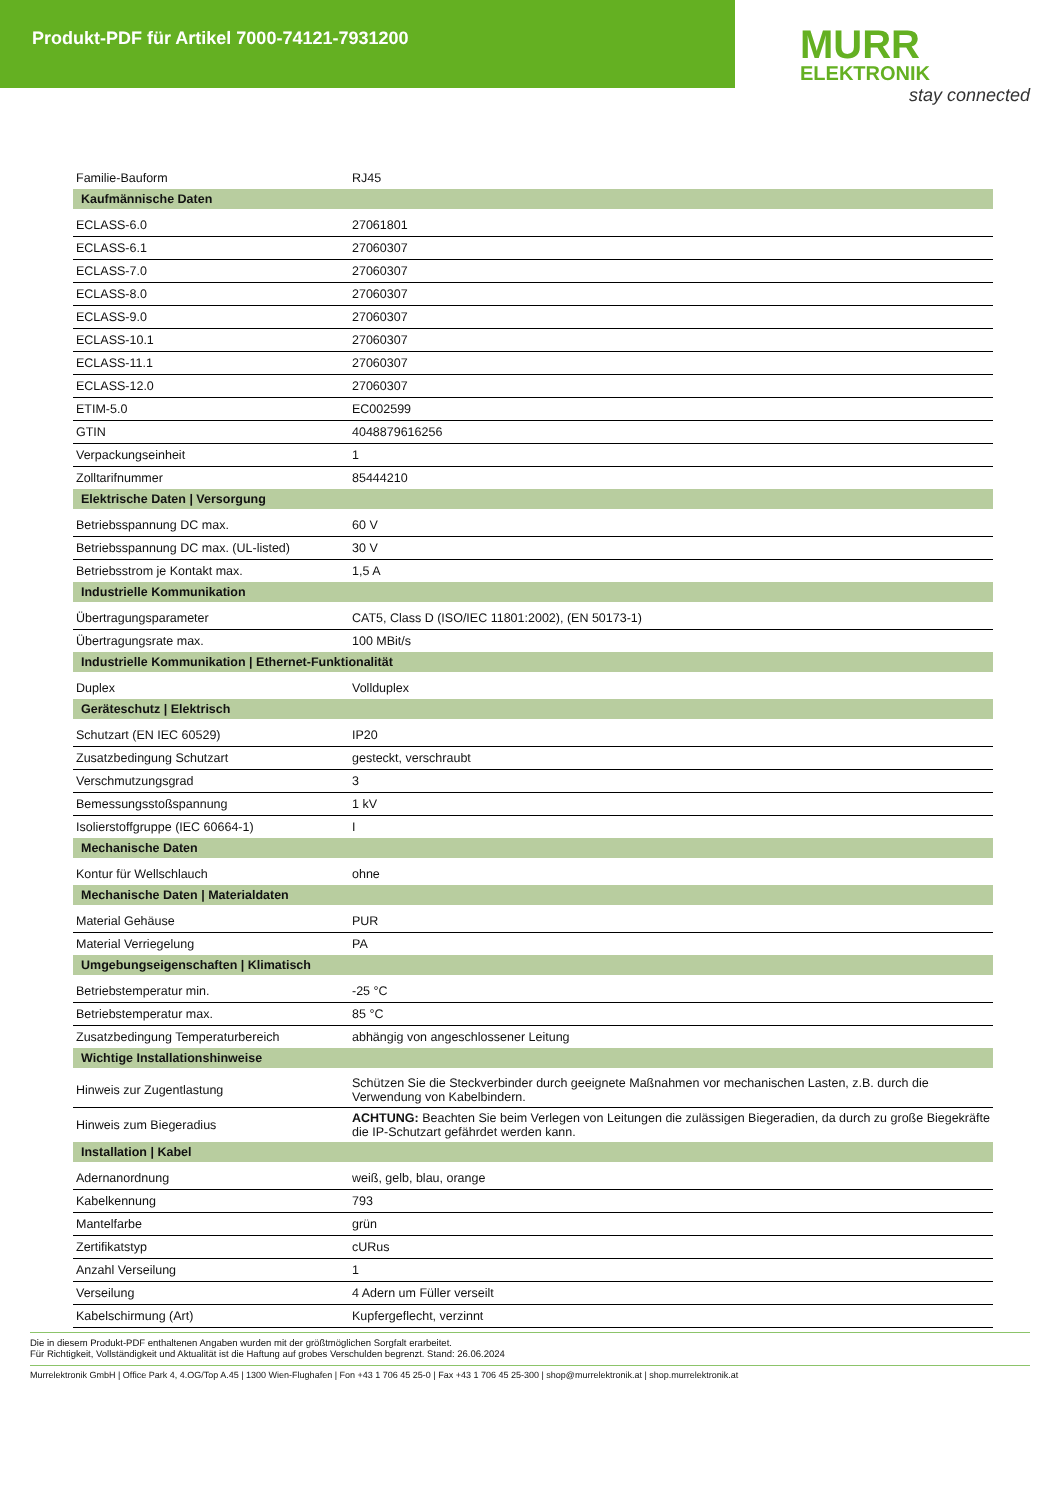Produkt-PDF für Artikel 7000-74121-7931200
MURR
ELEKTRONIK
stay connected
| Familie-Bauform | RJ45 |
| Kaufmännische Daten | |
| ECLASS-6.0 | 27061801 |
| ECLASS-6.1 | 27060307 |
| ECLASS-7.0 | 27060307 |
| ECLASS-8.0 | 27060307 |
| ECLASS-9.0 | 27060307 |
| ECLASS-10.1 | 27060307 |
| ECLASS-11.1 | 27060307 |
| ECLASS-12.0 | 27060307 |
| ETIM-5.0 | EC002599 |
| GTIN | 4048879616256 |
| Verpackungseinheit | 1 |
| Zolltarifnummer | 85444210 |
| Elektrische Daten / Versorgung | |
| Betriebsspannung DC max. | 60 V |
| Betriebsspannung DC max. (UL-listed) | 30 V |
| Betriebsstrom je Kontakt max. | 1,5 A |
| Industrielle Kommunikation | |
| Übertragungsparameter | CAT5, Class D (ISO/IEC 11801:2002), (EN 50173-1) |
| Übertragungsrate max. | 100 MBit/s |
| Industrielle Kommunikation / Ethernet-Funktionalität | |
| Duplex | Vollduplex |
| Geräteschutz / Elektrisch | |
| Schutzart (EN IEC 60529) | IP20 |
| Zusatzbedingung Schutzart | gesteckt, verschraubt |
| Verschmutzungsgrad | 3 |
| Bemessungsstoßspannung | 1 kV |
| Isolierstoffgruppe (IEC 60664-1) | I |
| Mechanische Daten | |
| Kontur für Wellschlauch | ohne |
| Mechanische Daten / Materialdaten | |
| Material Gehäuse | PUR |
| Material Verriegelung | PA |
| Umgebungseigenschaften / Klimatisch | |
| Betriebstemperatur min. | -25 °C |
| Betriebstemperatur max. | 85 °C |
| Zusatzbedingung Temperaturbereich | abhängig von angeschlossener Leitung |
| Wichtige Installationshinweise | |
| Hinweis zur Zugentlastung | Schützen Sie die Steckverbinder durch geeignete Maßnahmen vor mechanischen Lasten, z.B. durch die Verwendung von Kabelbindern. |
| Hinweis zum Biegeradius | ACHTUNG: Beachten Sie beim Verlegen von Leitungen die zulässigen Biegeradien, da durch zu große Biegekräfte die IP-Schutzart gefährdet werden kann. |
| Installation / Kabel | |
| Adernanordnung | weiß, gelb, blau, orange |
| Kabelkennung | 793 |
| Mantelfarbe | grün |
| Zertifikatstyp | cURus |
| Anzahl Verseilung | 1 |
| Verseilung | 4 Adern um Füller verseilt |
| Kabelschirmung (Art) | Kupfergeflecht, verzinnt |
Die in diesem Produkt-PDF enthaltenen Angaben wurden mit der größtmöglichen Sorgfalt erarbeitet.
Für Richtigkeit, Vollständigkeit und Aktualität ist die Haftung auf grobes Verschulden begrenzt. Stand: 26.06.2024
Murrelektronik GmbH | Office Park 4, 4.OG/Top A.45 | 1300 Wien-Flughafen | Fon +43 1 706 45 25-0 | Fax +43 1 706 45 25-300 | shop@murrelektronik.at | shop.murrelektronik.at